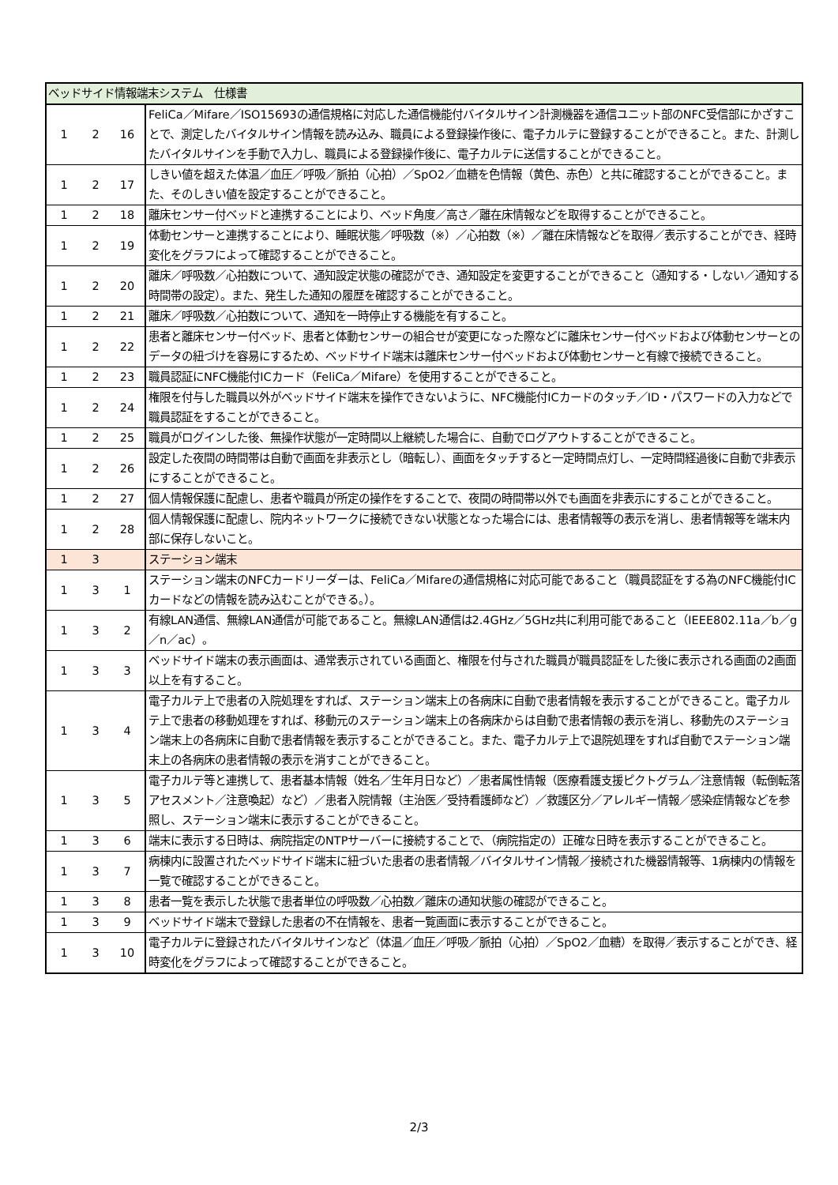| ベッドサイド情報端末システム 仕様書 | | | |
| 1 | 2 | 16 | FeliCa／Mifare／ISO15693の通信規格に対応した通信機能付バイタルサイン計測機器を通信ユニット部のNFC受信部にかざすことで、測定したバイタルサイン情報を読み込み、職員による登録操作後に、電子カルテに登録することができること。また、計測したバイタルサインを手動で入力し、職員による登録操作後に、電子カルテに送信することができること。 |
| 1 | 2 | 17 | しきい値を超えた体温／血圧／呼吸／脈拍（心拍）／SpO2／血糖を色情報（黄色、赤色）と共に確認することができること。また、そのしきい値を設定することができること。 |
| 1 | 2 | 18 | 離床センサー付ベッドと連携することにより、ベッド角度／高さ／離在床情報などを取得することができること。 |
| 1 | 2 | 19 | 体動センサーと連携することにより、睡眠状態／呼吸数（※）／心拍数（※）／離在床情報などを取得／表示することができ、経時変化をグラフによって確認することができること。 |
| 1 | 2 | 20 | 離床／呼吸数／心拍数について、通知設定状態の確認ができ、通知設定を変更することができること（通知する・しない／通知する時間帯の設定）。また、発生した通知の履歴を確認することができること。 |
| 1 | 2 | 21 | 離床／呼吸数／心拍数について、通知を一時停止する機能を有すること。 |
| 1 | 2 | 22 | 患者と離床センサー付ベッド、患者と体動センサーの組合せが変更になった際などに離床センサー付ベッドおよび体動センサーとのデータの紐づけを容易にするため、ベッドサイド端末は離床センサー付ベッドおよび体動センサーと有線で接続できること。 |
| 1 | 2 | 23 | 職員認証にNFC機能付ICカード（FeliCa／Mifare）を使用することができること。 |
| 1 | 2 | 24 | 権限を付与した職員以外がベッドサイド端末を操作できないように、NFC機能付ICカードのタッチ／ID・パスワードの入力などで職員認証をすることができること。 |
| 1 | 2 | 25 | 職員がログインした後、無操作状態が一定時間以上継続した場合に、自動でログアウトすることができること。 |
| 1 | 2 | 26 | 設定した夜間の時間帯は自動で画面を非表示とし（暗転し）、画面をタッチすると一定時間点灯し、一定時間経過後に自動で非表示にすることができること。 |
| 1 | 2 | 27 | 個人情報保護に配慮し、患者や職員が所定の操作をすることで、夜間の時間帯以外でも画面を非表示にすることができること。 |
| 1 | 2 | 28 | 個人情報保護に配慮し、院内ネットワークに接続できない状態となった場合には、患者情報等の表示を消し、患者情報等を端末内部に保存しないこと。 |
| 1 | 3 | | ステーション端末 |
| 1 | 3 | 1 | ステーション端末のNFCカードリーダーは、FeliCa／Mifareの通信規格に対応可能であること（職員認証をする為のNFC機能付ICカードなどの情報を読み込むことができる。）。 |
| 1 | 3 | 2 | 有線LAN通信、無線LAN通信が可能であること。無線LAN通信は2.4GHz／5GHz共に利用可能であること（IEEE802.11a／b／g／n／ac）。 |
| 1 | 3 | 3 | ベッドサイド端末の表示画面は、通常表示されている画面と、権限を付与された職員が職員認証をした後に表示される画面の2画面以上を有すること。 |
| 1 | 3 | 4 | 電子カルテ上で患者の入院処理をすれば、ステーション端末上の各病床に自動で患者情報を表示することができること。電子カルテ上で患者の移動処理をすれば、移動元のステーション端末上の各病床からは自動で患者情報の表示を消し、移動先のステーション端末上の各病床に自動で患者情報を表示することができること。また、電子カルテ上で退院処理をすれば自動でステーション端末上の各病床の患者情報の表示を消すことができること。 |
| 1 | 3 | 5 | 電子カルテ等と連携して、患者基本情報（姓名／生年月日など）／患者属性情報（医療看護支援ピクトグラム／注意情報（転倒転落アセスメント／注意喚起）など）／患者入院情報（主治医／受持看護師など）／救護区分／アレルギー情報／感染症情報などを参照し、ステーション端末に表示することができること。 |
| 1 | 3 | 6 | 端末に表示する日時は、病院指定のNTPサーバーに接続することで、（病院指定の）正確な日時を表示することができること。 |
| 1 | 3 | 7 | 病棟内に設置されたベッドサイド端末に紐づいた患者の患者情報／バイタルサイン情報／接続された機器情報等、1病棟内の情報を一覧で確認することができること。 |
| 1 | 3 | 8 | 患者一覧を表示した状態で患者単位の呼吸数／心拍数／離床の通知状態の確認ができること。 |
| 1 | 3 | 9 | ベッドサイド端末で登録した患者の不在情報を、患者一覧画面に表示することができること。 |
| 1 | 3 | 10 | 電子カルテに登録されたバイタルサインなど（体温／血圧／呼吸／脈拍（心拍）／SpO2／血糖）を取得／表示することができ、経時変化をグラフによって確認することができること。 |
2/3